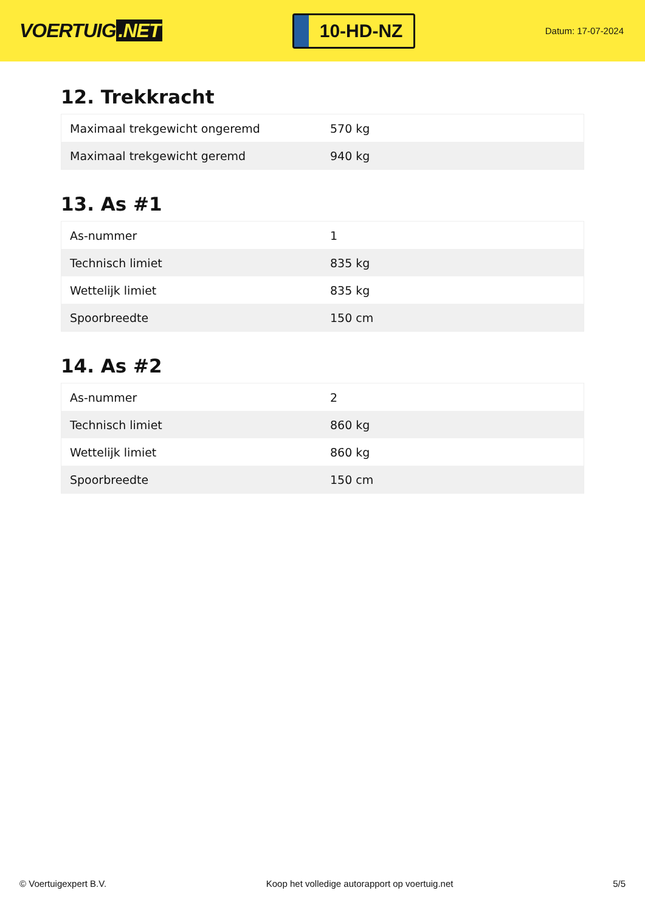VOERTUIG.NET
10-HD-NZ
Datum: 17-07-2024
12. Trekkracht
| Maximaal trekgewicht ongeremd | 570 kg |
| Maximaal trekgewicht geremd | 940 kg |
13. As #1
| As-nummer | 1 |
| Technisch limiet | 835 kg |
| Wettelijk limiet | 835 kg |
| Spoorbreedte | 150 cm |
14. As #2
| As-nummer | 2 |
| Technisch limiet | 860 kg |
| Wettelijk limiet | 860 kg |
| Spoorbreedte | 150 cm |
© Voertuigexpert B.V. Koop het volledige autorapport op voertuig.net 5/5